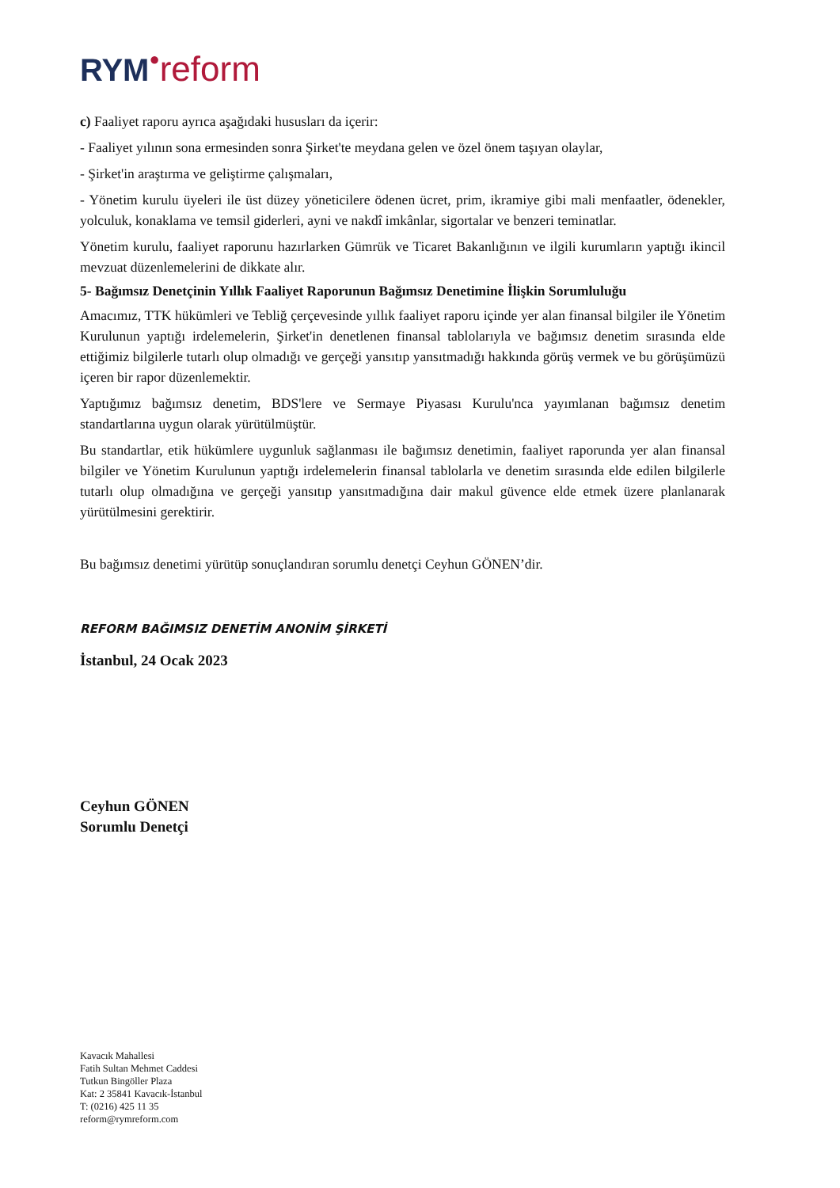RYM●reform
c) Faaliyet raporu ayrıca aşağıdaki hususları da içerir:
- Faaliyet yılının sona ermesinden sonra Şirket'te meydana gelen ve özel önem taşıyan olaylar,
- Şirket'in araştırma ve geliştirme çalışmaları,
- Yönetim kurulu üyeleri ile üst düzey yöneticilere ödenen ücret, prim, ikramiye gibi mali menfaatler, ödenekler, yolculuk, konaklama ve temsil giderleri, ayni ve nakdî imkânlar, sigortalar ve benzeri teminatlar.
Yönetim kurulu, faaliyet raporunu hazırlarken Gümrük ve Ticaret Bakanlığının ve ilgili kurumların yaptığı ikincil mevzuat düzenlemelerini de dikkate alır.
5- Bağımsız Denetçinin Yıllık Faaliyet Raporunun Bağımsız Denetimine İlişkin Sorumluluğu
Amacımız, TTK hükümleri ve Tebliğ çerçevesinde yıllık faaliyet raporu içinde yer alan finansal bilgiler ile Yönetim Kurulunun yaptığı irdelemelerin, Şirket'in denetlenen finansal tablolarıyla ve bağımsız denetim sırasında elde ettiğimiz bilgilerle tutarlı olup olmadığı ve gerçeği yansıtıp yansıtmadığı hakkında görüş vermek ve bu görüşümüzü içeren bir rapor düzenlemektir.
Yaptığımız bağımsız denetim, BDS'lere ve Sermaye Piyasası Kurulu'nca yayımlanan bağımsız denetim standartlarına uygun olarak yürütülmüştür.
Bu standartlar, etik hükümlere uygunluk sağlanması ile bağımsız denetimin, faaliyet raporunda yer alan finansal bilgiler ve Yönetim Kurulunun yaptığı irdelemelerin finansal tablolarla ve denetim sırasında elde edilen bilgilerle tutarlı olup olmadığına ve gerçeği yansıtıp yansıtmadığına dair makul güvence elde etmek üzere planlanarak yürütülmesini gerektirir.
Bu bağımsız denetimi yürütüp sonuçlandıran sorumlu denetçi Ceyhun GÖNEN’dir.
REFORM BAĞIMSIZ DENETİM ANONİM ŞİRKETİ
İstanbul, 24 Ocak 2023
Ceyhun GÖNEN
Sorumlu Denetçi
Kavacık Mahallesi
Fatih Sultan Mehmet Caddesi
Tutkun Bingöller Plaza
Kat: 2 35841 Kavacık-İstanbul
T: (0216) 425 11 35
reform@rymreform.com